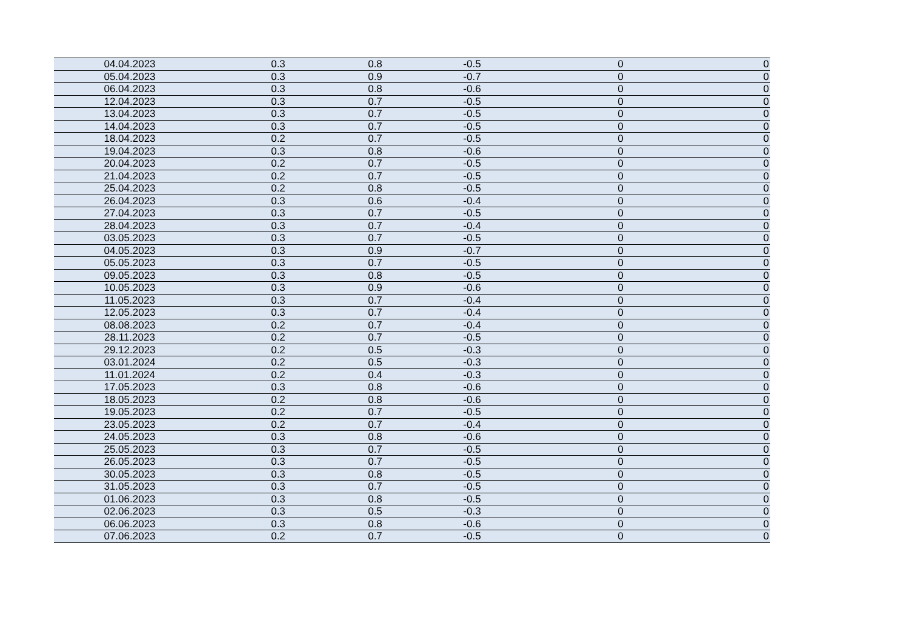| 04.04.2023 | 0.3 | 0.8 | -0.5 | 0 | 0 |
| 05.04.2023 | 0.3 | 0.9 | -0.7 | 0 | 0 |
| 06.04.2023 | 0.3 | 0.8 | -0.6 | 0 | 0 |
| 12.04.2023 | 0.3 | 0.7 | -0.5 | 0 | 0 |
| 13.04.2023 | 0.3 | 0.7 | -0.5 | 0 | 0 |
| 14.04.2023 | 0.3 | 0.7 | -0.5 | 0 | 0 |
| 18.04.2023 | 0.2 | 0.7 | -0.5 | 0 | 0 |
| 19.04.2023 | 0.3 | 0.8 | -0.6 | 0 | 0 |
| 20.04.2023 | 0.2 | 0.7 | -0.5 | 0 | 0 |
| 21.04.2023 | 0.2 | 0.7 | -0.5 | 0 | 0 |
| 25.04.2023 | 0.2 | 0.8 | -0.5 | 0 | 0 |
| 26.04.2023 | 0.3 | 0.6 | -0.4 | 0 | 0 |
| 27.04.2023 | 0.3 | 0.7 | -0.5 | 0 | 0 |
| 28.04.2023 | 0.3 | 0.7 | -0.4 | 0 | 0 |
| 03.05.2023 | 0.3 | 0.7 | -0.5 | 0 | 0 |
| 04.05.2023 | 0.3 | 0.9 | -0.7 | 0 | 0 |
| 05.05.2023 | 0.3 | 0.7 | -0.5 | 0 | 0 |
| 09.05.2023 | 0.3 | 0.8 | -0.5 | 0 | 0 |
| 10.05.2023 | 0.3 | 0.9 | -0.6 | 0 | 0 |
| 11.05.2023 | 0.3 | 0.7 | -0.4 | 0 | 0 |
| 12.05.2023 | 0.3 | 0.7 | -0.4 | 0 | 0 |
| 08.08.2023 | 0.2 | 0.7 | -0.4 | 0 | 0 |
| 28.11.2023 | 0.2 | 0.7 | -0.5 | 0 | 0 |
| 29.12.2023 | 0.2 | 0.5 | -0.3 | 0 | 0 |
| 03.01.2024 | 0.2 | 0.5 | -0.3 | 0 | 0 |
| 11.01.2024 | 0.2 | 0.4 | -0.3 | 0 | 0 |
| 17.05.2023 | 0.3 | 0.8 | -0.6 | 0 | 0 |
| 18.05.2023 | 0.2 | 0.8 | -0.6 | 0 | 0 |
| 19.05.2023 | 0.2 | 0.7 | -0.5 | 0 | 0 |
| 23.05.2023 | 0.2 | 0.7 | -0.4 | 0 | 0 |
| 24.05.2023 | 0.3 | 0.8 | -0.6 | 0 | 0 |
| 25.05.2023 | 0.3 | 0.7 | -0.5 | 0 | 0 |
| 26.05.2023 | 0.3 | 0.7 | -0.5 | 0 | 0 |
| 30.05.2023 | 0.3 | 0.8 | -0.5 | 0 | 0 |
| 31.05.2023 | 0.3 | 0.7 | -0.5 | 0 | 0 |
| 01.06.2023 | 0.3 | 0.8 | -0.5 | 0 | 0 |
| 02.06.2023 | 0.3 | 0.5 | -0.3 | 0 | 0 |
| 06.06.2023 | 0.3 | 0.8 | -0.6 | 0 | 0 |
| 07.06.2023 | 0.2 | 0.7 | -0.5 | 0 | 0 |